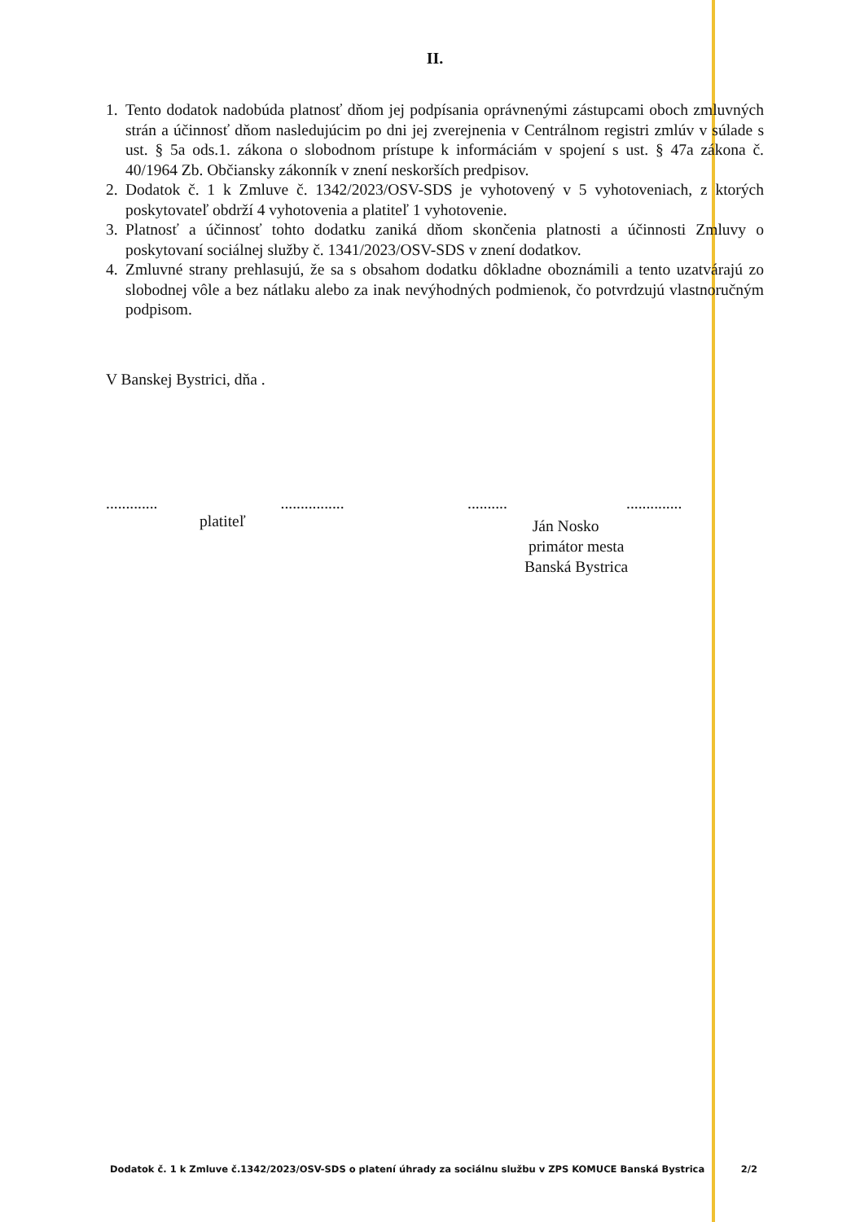II.
1. Tento dodatok nadobúda platnosť dňom jej podpísania oprávnenými zástupcami oboch zmluvných strán a účinnosť dňom nasledujúcim po dni jej zverejnenia v Centrálnom registri zmlúv v súlade s ust. § 5a ods.1. zákona o slobodnom prístupe k informáciám v spojení s ust. § 47a zákona č. 40/1964 Zb. Občiansky zákonník v znení neskorších predpisov.
2. Dodatok č. 1 k Zmluve č. 1342/2023/OSV-SDS je vyhotovený v 5 vyhotoveniach, z ktorých poskytovateľ obdrží 4 vyhotovenia a platiteľ 1 vyhotovenie.
3. Platnosť a účinnosť tohto dodatku zaniká dňom skončenia platnosti a účinnosti Zmluvy o poskytovaní sociálnej služby č. 1341/2023/OSV-SDS v znení dodatkov.
4. Zmluvné strany prehlasujú, že sa s obsahom dodatku dôkladne oboznámili a tento uzatvárajú zo slobodnej vôle a bez nátlaku alebo za inak nevýhodných podmienok, čo potvrdzujú vlastnoručným podpisom.
V Banskej Bystrici, dňa .
............. ................
platiteľ
.......... ..............
Ján Nosko
primátor mesta
Banská Bystrica
Dodatok č. 1 k Zmluve č.1342/2023/OSV-SDS o platení úhrady za sociálnu službu v ZPS KOMUCE Banská Bystrica 2/2